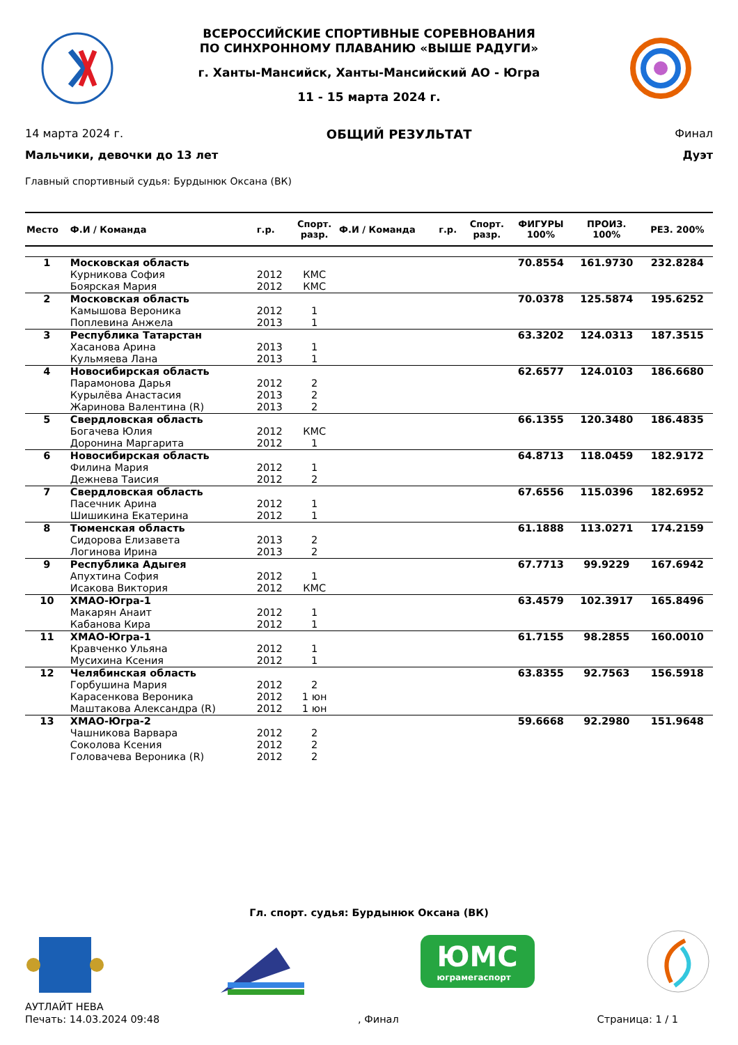ВСЕРОССИЙСКИЕ СПОРТИВНЫЕ СОРЕВНОВАНИЯ
ПО СИНХРОННОМУ ПЛАВАНИЮ «ВЫШЕ РАДУГИ»
г. Ханты-Мансийск, Ханты-Мансийский АО - Югра
11 - 15 марта 2024 г.
14 марта 2024 г. ОБЩИЙ РЕЗУЛЬТАТ Финал
Мальчики, девочки до 13 лет Дуэт
Главный спортивный судья: Бурдынюк Оксана (ВК)
| Место | Ф.И / Команда | г.р. | Спорт. разр. | Ф.И / Команда | г.р. | Спорт. разр. | ФИГУРЫ 100% | ПРОИЗ. 100% | РЕЗ. 200% |
| --- | --- | --- | --- | --- | --- | --- | --- | --- | --- |
| 1 | Московская область | | | | | | 70.8554 | 161.9730 | 232.8284 |
| | Курникова София | 2012 | КМС | | | | | | |
| | Боярская Мария | 2012 | КМС | | | | | | |
| 2 | Московская область | | | | | | 70.0378 | 125.5874 | 195.6252 |
| | Камышова Вероника | 2012 | 1 | | | | | | |
| | Поплевина Анжела | 2013 | 1 | | | | | | |
| 3 | Республика Татарстан | | | | | | 63.3202 | 124.0313 | 187.3515 |
| | Хасанова Арина | 2013 | 1 | | | | | | |
| | Кульмяева Лана | 2013 | 1 | | | | | | |
| 4 | Новосибирская область | | | | | | 62.6577 | 124.0103 | 186.6680 |
| | Парамонова Дарья | 2012 | 2 | | | | | | |
| | Курылёва Анастасия | 2013 | 2 | | | | | | |
| | Жаринова Валентина (R) | 2013 | 2 | | | | | | |
| 5 | Свердловская область | | | | | | 66.1355 | 120.3480 | 186.4835 |
| | Богачева Юлия | 2012 | КМС | | | | | | |
| | Доронина Маргарита | 2012 | 1 | | | | | | |
| 6 | Новосибирская область | | | | | | 64.8713 | 118.0459 | 182.9172 |
| | Филина Мария | 2012 | 1 | | | | | | |
| | Дежнева Таисия | 2012 | 2 | | | | | | |
| 7 | Свердловская область | | | | | | 67.6556 | 115.0396 | 182.6952 |
| | Пасечник Арина | 2012 | 1 | | | | | | |
| | Шишикина Екатерина | 2012 | 1 | | | | | | |
| 8 | Тюменская область | | | | | | 61.1888 | 113.0271 | 174.2159 |
| | Сидорова Елизавета | 2013 | 2 | | | | | | |
| | Логинова Ирина | 2013 | 2 | | | | | | |
| 9 | Республика Адыгея | | | | | | 67.7713 | 99.9229 | 167.6942 |
| | Апухтина София | 2012 | 1 | | | | | | |
| | Исакова Виктория | 2012 | КМС | | | | | | |
| 10 | ХМАО-Югра-1 | | | | | | 63.4579 | 102.3917 | 165.8496 |
| | Макарян Анаит | 2012 | 1 | | | | | | |
| | Кабанова Кира | 2012 | 1 | | | | | | |
| 11 | ХМАО-Югра-1 | | | | | | 61.7155 | 98.2855 | 160.0010 |
| | Кравченко Ульяна | 2012 | 1 | | | | | | |
| | Мусихина Ксения | 2012 | 1 | | | | | | |
| 12 | Челябинская область | | | | | | 63.8355 | 92.7563 | 156.5918 |
| | Горбушина Мария | 2012 | 2 | | | | | | |
| | Карасенкова Вероника | 2012 | 1 юн | | | | | | |
| | Маштакова Александра (R) | 2012 | 1 юн | | | | | | |
| 13 | ХМАО-Югра-2 | | | | | | 59.6668 | 92.2980 | 151.9648 |
| | Чашникова Варвара | 2012 | 2 | | | | | | |
| | Соколова Ксения | 2012 | 2 | | | | | | |
| | Головачева Вероника (R) | 2012 | 2 | | | | | | |
Гл. спорт. судья: Бурдынюк Оксана (ВК)
ЮМС
юграмегаспорт
АУТЛАЙТ НЕВА
Печать: 14.03.2024 09:48, Финал Страница: 1 / 1